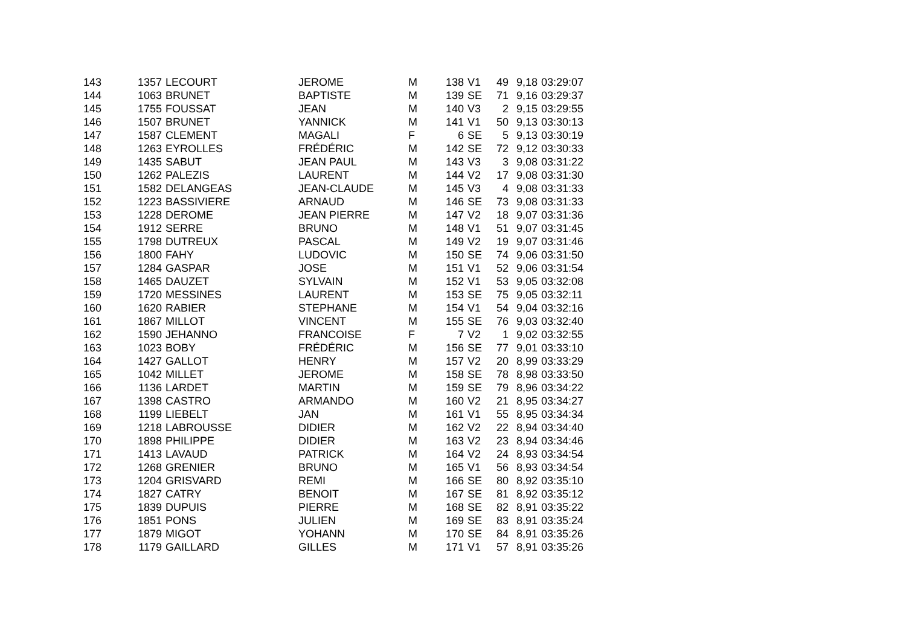| 143 | 1357 | LECOURT | JEROME | M | 138 | V1 | 49 | 9,18 | 03:29:07 |
| 144 | 1063 | BRUNET | BAPTISTE | M | 139 | SE | 71 | 9,16 | 03:29:37 |
| 145 | 1755 | FOUSSAT | JEAN | M | 140 | V3 | 2 | 9,15 | 03:29:55 |
| 146 | 1507 | BRUNET | YANNICK | M | 141 | V1 | 50 | 9,13 | 03:30:13 |
| 147 | 1587 | CLEMENT | MAGALI | F | 6 | SE | 5 | 9,13 | 03:30:19 |
| 148 | 1263 | EYROLLES | FRÉDÉRIC | M | 142 | SE | 72 | 9,12 | 03:30:33 |
| 149 | 1435 | SABUT | JEAN PAUL | M | 143 | V3 | 3 | 9,08 | 03:31:22 |
| 150 | 1262 | PALEZIS | LAURENT | M | 144 | V2 | 17 | 9,08 | 03:31:30 |
| 151 | 1582 | DELANGEAS | JEAN-CLAUDE | M | 145 | V3 | 4 | 9,08 | 03:31:33 |
| 152 | 1223 | BASSIVIERE | ARNAUD | M | 146 | SE | 73 | 9,08 | 03:31:33 |
| 153 | 1228 | DEROME | JEAN PIERRE | M | 147 | V2 | 18 | 9,07 | 03:31:36 |
| 154 | 1912 | SERRE | BRUNO | M | 148 | V1 | 51 | 9,07 | 03:31:45 |
| 155 | 1798 | DUTREUX | PASCAL | M | 149 | V2 | 19 | 9,07 | 03:31:46 |
| 156 | 1800 | FAHY | LUDOVIC | M | 150 | SE | 74 | 9,06 | 03:31:50 |
| 157 | 1284 | GASPAR | JOSE | M | 151 | V1 | 52 | 9,06 | 03:31:54 |
| 158 | 1465 | DAUZET | SYLVAIN | M | 152 | V1 | 53 | 9,05 | 03:32:08 |
| 159 | 1720 | MESSINES | LAURENT | M | 153 | SE | 75 | 9,05 | 03:32:11 |
| 160 | 1620 | RABIER | STEPHANE | M | 154 | V1 | 54 | 9,04 | 03:32:16 |
| 161 | 1867 | MILLOT | VINCENT | M | 155 | SE | 76 | 9,03 | 03:32:40 |
| 162 | 1590 | JEHANNO | FRANCOISE | F | 7 | V2 | 1 | 9,02 | 03:32:55 |
| 163 | 1023 | BOBY | FRÉDÉRIC | M | 156 | SE | 77 | 9,01 | 03:33:10 |
| 164 | 1427 | GALLOT | HENRY | M | 157 | V2 | 20 | 8,99 | 03:33:29 |
| 165 | 1042 | MILLET | JEROME | M | 158 | SE | 78 | 8,98 | 03:33:50 |
| 166 | 1136 | LARDET | MARTIN | M | 159 | SE | 79 | 8,96 | 03:34:22 |
| 167 | 1398 | CASTRO | ARMANDO | M | 160 | V2 | 21 | 8,95 | 03:34:27 |
| 168 | 1199 | LIEBELT | JAN | M | 161 | V1 | 55 | 8,95 | 03:34:34 |
| 169 | 1218 | LABROUSSE | DIDIER | M | 162 | V2 | 22 | 8,94 | 03:34:40 |
| 170 | 1898 | PHILIPPE | DIDIER | M | 163 | V2 | 23 | 8,94 | 03:34:46 |
| 171 | 1413 | LAVAUD | PATRICK | M | 164 | V2 | 24 | 8,93 | 03:34:54 |
| 172 | 1268 | GRENIER | BRUNO | M | 165 | V1 | 56 | 8,93 | 03:34:54 |
| 173 | 1204 | GRISVARD | REMI | M | 166 | SE | 80 | 8,92 | 03:35:10 |
| 174 | 1827 | CATRY | BENOIT | M | 167 | SE | 81 | 8,92 | 03:35:12 |
| 175 | 1839 | DUPUIS | PIERRE | M | 168 | SE | 82 | 8,91 | 03:35:22 |
| 176 | 1851 | PONS | JULIEN | M | 169 | SE | 83 | 8,91 | 03:35:24 |
| 177 | 1879 | MIGOT | YOHANN | M | 170 | SE | 84 | 8,91 | 03:35:26 |
| 178 | 1179 | GAILLARD | GILLES | M | 171 | V1 | 57 | 8,91 | 03:35:26 |